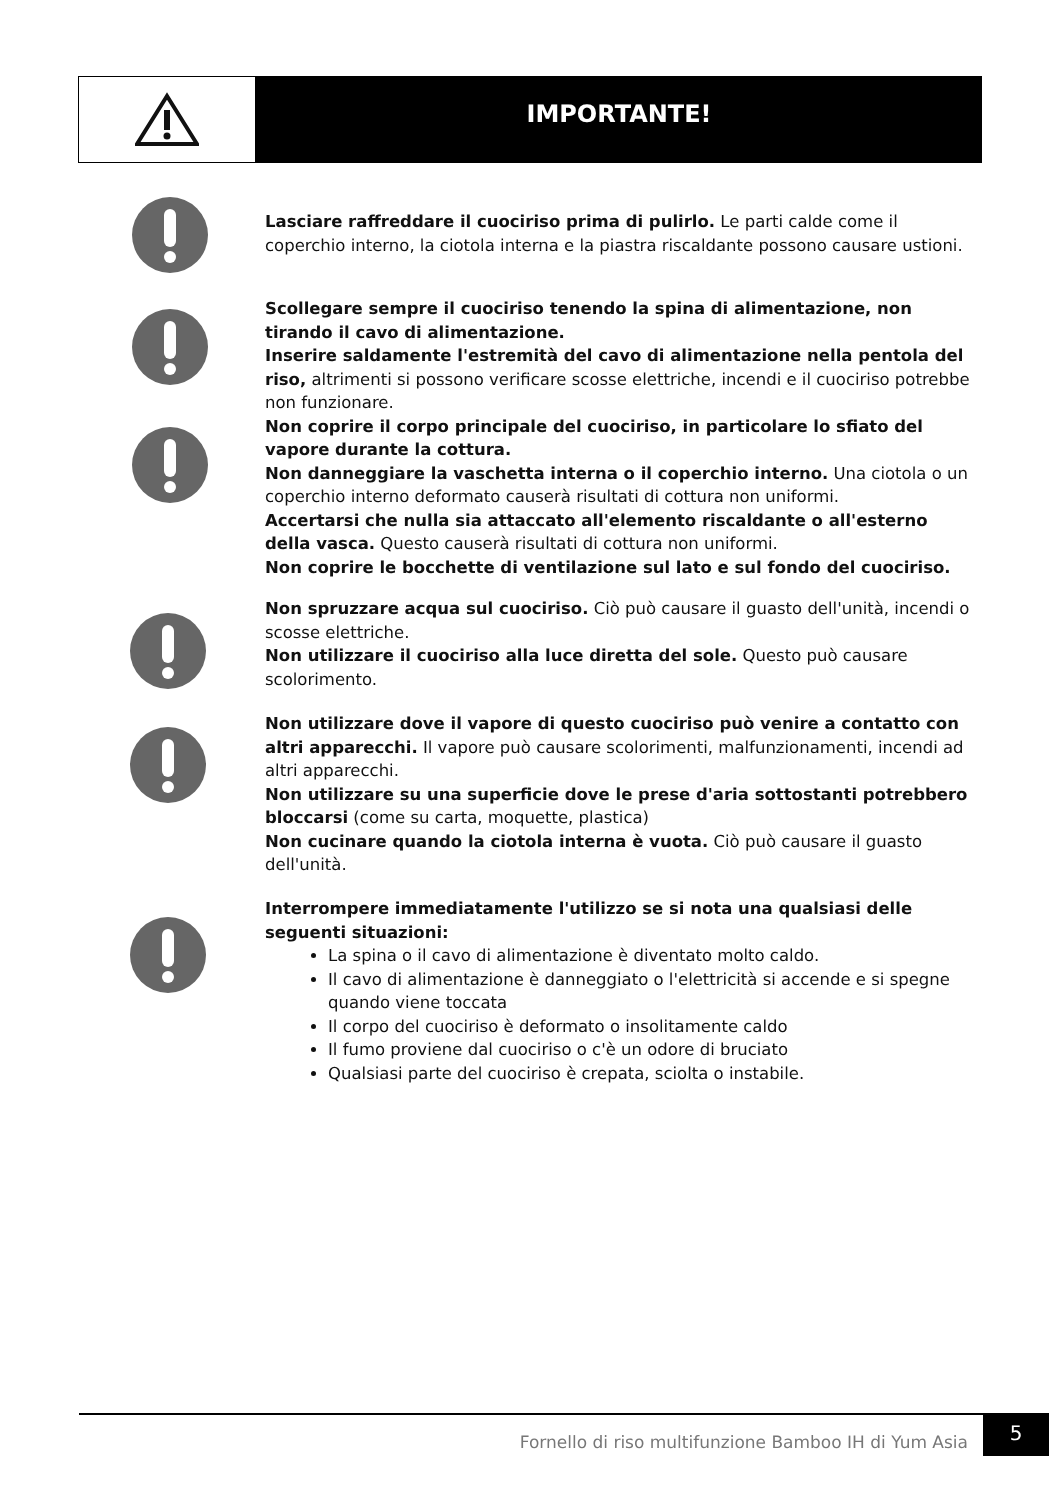IMPORTANTE!
Lasciare raffreddare il cuociriso prima di pulirlo. Le parti calde come il coperchio interno, la ciotola interna e la piastra riscaldante possono causare ustioni.
Scollegare sempre il cuociriso tenendo la spina di alimentazione, non tirando il cavo di alimentazione.
Inserire saldamente l'estremità del cavo di alimentazione nella pentola del riso, altrimenti si possono verificare scosse elettriche, incendi e il cuociriso potrebbe non funzionare.
Non coprire il corpo principale del cuociriso, in particolare lo sfiato del vapore durante la cottura.
Non danneggiare la vaschetta interna o il coperchio interno. Una ciotola o un coperchio interno deformato causerà risultati di cottura non uniformi.
Accertarsi che nulla sia attaccato all'elemento riscaldante o all'esterno della vasca. Questo causerà risultati di cottura non uniformi.
Non coprire le bocchette di ventilazione sul lato e sul fondo del cuociriso.
Non spruzzare acqua sul cuociriso. Ciò può causare il guasto dell'unità, incendi o scosse elettriche.
Non utilizzare il cuociriso alla luce diretta del sole. Questo può causare scolorimento.
Non utilizzare dove il vapore di questo cuociriso può venire a contatto con altri apparecchi. Il vapore può causare scolorimenti, malfunzionamenti, incendi ad altri apparecchi.
Non utilizzare su una superficie dove le prese d'aria sottostanti potrebbero bloccarsi (come su carta, moquette, plastica)
Non cucinare quando la ciotola interna è vuota. Ciò può causare il guasto dell'unità.
Interrompere immediatamente l'utilizzo se si nota una qualsiasi delle seguenti situazioni:
La spina o il cavo di alimentazione è diventato molto caldo.
Il cavo di alimentazione è danneggiato o l'elettricità si accende e si spegne quando viene toccata
Il corpo del cuociriso è deformato o insolitamente caldo
Il fumo proviene dal cuociriso o c'è un odore di bruciato
Qualsiasi parte del cuociriso è crepata, sciolta o instabile.
Fornello di riso multifunzione Bamboo IH di Yum Asia
5